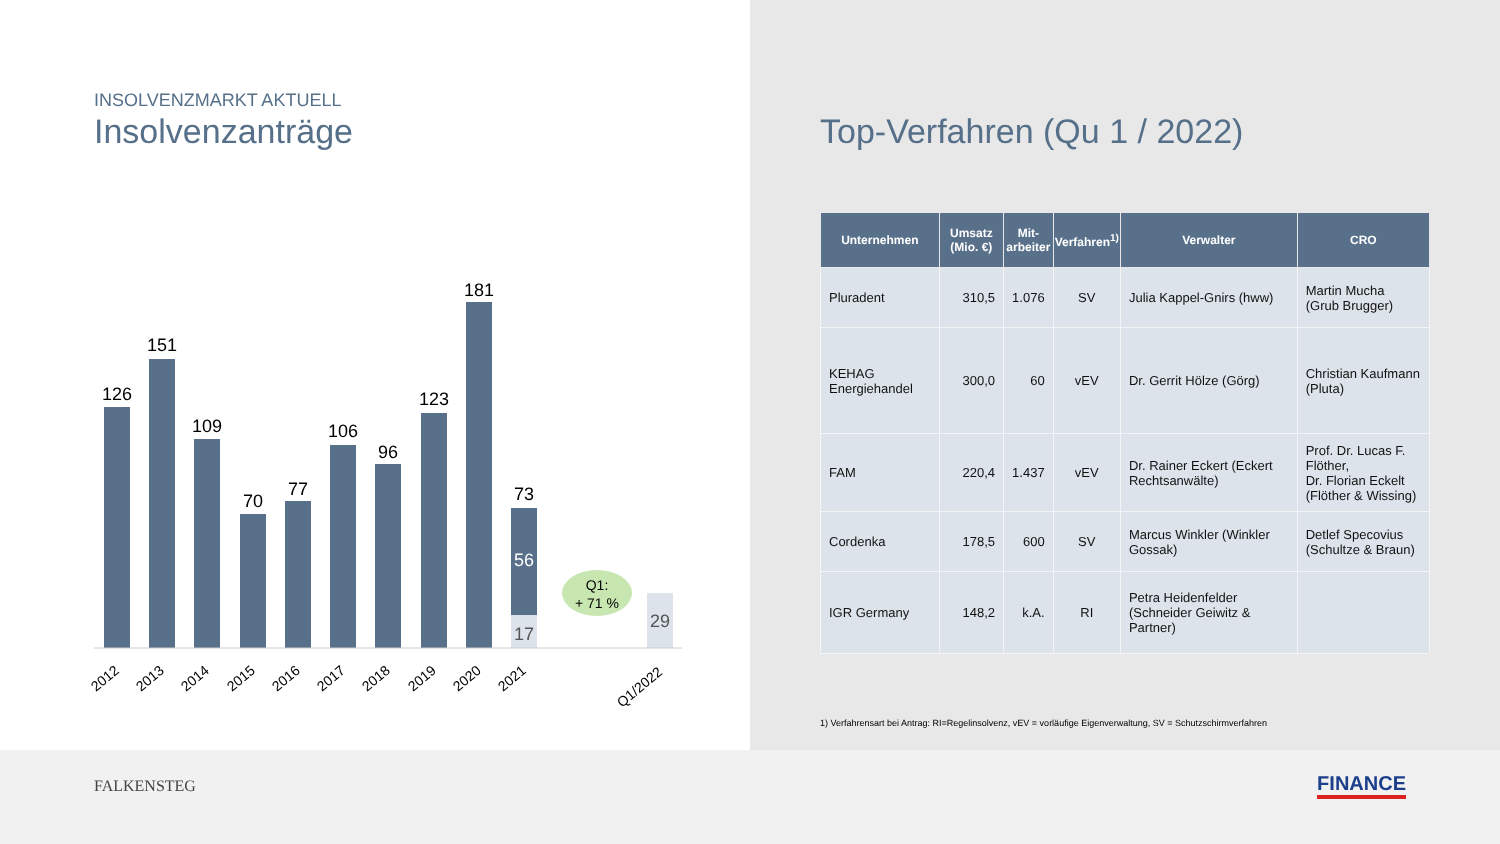INSOLVENZMARKT AKTUELL
Insolvenzanträge
Q1:
+ 71 %
126
151
109
70
77
106
96
123
181
73
56
17
29
2012
2013
2014
2015
2016
2017
2018
2019
2020
2021
Q1/2022
Top-Verfahren (Qu 1 / 2022)
| Unternehmen | Umsatz (Mio. €) | Mit- arbeiter | Verfahren<sup>1)</sup> | Verwalter | CRO |
| --- | --- | --- | --- | --- | --- |
| Pluradent | 310,5 | 1.076 | SV | Julia Kappel-Gnirs (hww) | Martin Mucha (Grub Brugger) |
| KEHAG Energiehandel | 300,0 | 60 | vEV | Dr. Gerrit Hölze (Görg) | Christian Kaufmann (Pluta) |
| FAM | 220,4 | 1.437 | vEV | Dr. Rainer Eckert (Eckert Rechtsanwälte) | Prof. Dr. Lucas F. Flöther, Dr. Florian Eckelt (Flöther & Wissing) |
| Cordenka | 178,5 | 600 | SV | Marcus Winkler (Winkler Gossak) | Detlef Specovius (Schultze & Braun) |
| IGR Germany | 148,2 | k.A. | RI | Petra Heidenfelder (Schneider Geiwitz & Partner) | |
1) Verfahrensart bei Antrag: RI=Regelinsolvenz, vEV = vorläufige Eigenverwaltung, SV = Schutzschirmverfahren
FALKENSTEG FINANCE